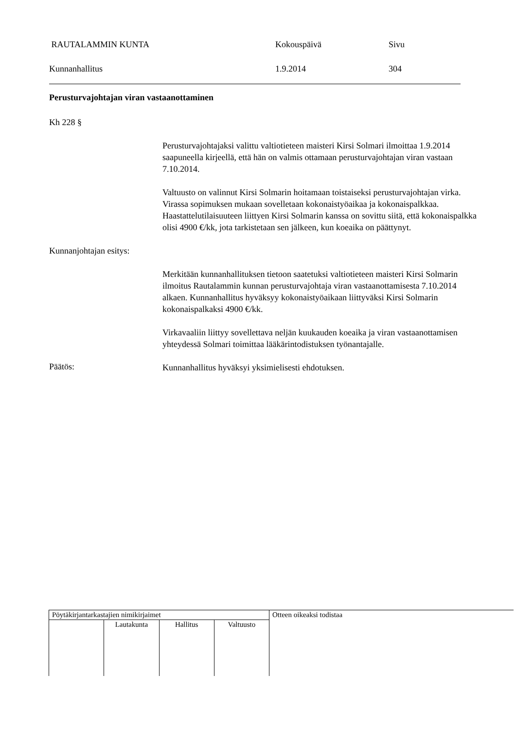RAUTALAMMIN KUNTA Kokouspäivä Sivu
Kunnanhallitus 1.9.2014 304
Perusturvajohtajan viran vastaanottaminen
Kh 228 §
Perusturvajohtajaksi valittu valtiotieteen maisteri Kirsi Solmari ilmoittaa 1.9.2014 saapuneella kirjeellä, että hän on valmis ottamaan perusturvajohtajan viran vastaan 7.10.2014.
Valtuusto on valinnut Kirsi Solmarin hoitamaan toistaiseksi perusturvajohtajan virka. Virassa sopimuksen mukaan sovelletaan kokonaistyöaikaa ja kokonaispalkkaa. Haastattelutilaisuuteen liittyen Kirsi Solmarin kanssa on sovittu siitä, että kokonaispalkka olisi 4900 €/kk, jota tarkistetaan sen jälkeen, kun koeaika on päättynyt.
Kunnanjohtajan esitys:
Merkitään kunnanhallituksen tietoon saatetuksi valtiotieteen maisteri Kirsi Solmarin ilmoitus Rautalammin kunnan perusturvajohtaja viran vastaanottamisesta 7.10.2014 alkaen. Kunnanhallitus hyväksyy kokonaistyöaikaan liittyväksi Kirsi Solmarin kokonaispalkaksi 4900 €/kk.
Virkavaaliin liittyy sovellettava neljän kuukauden koeaika ja viran vastaanottamisen yhteydessä Solmari toimittaa lääkärintodistuksen työnantajalle.
Päätös:
Kunnanhallitus hyväksyi yksimielisesti ehdotuksen.
| Pöytäkirjantarkastajien nimikirjaimet | | | | Otteen oikeaksi todistaa |
| | Lautakunta | Hallitus | Valtuusto | |